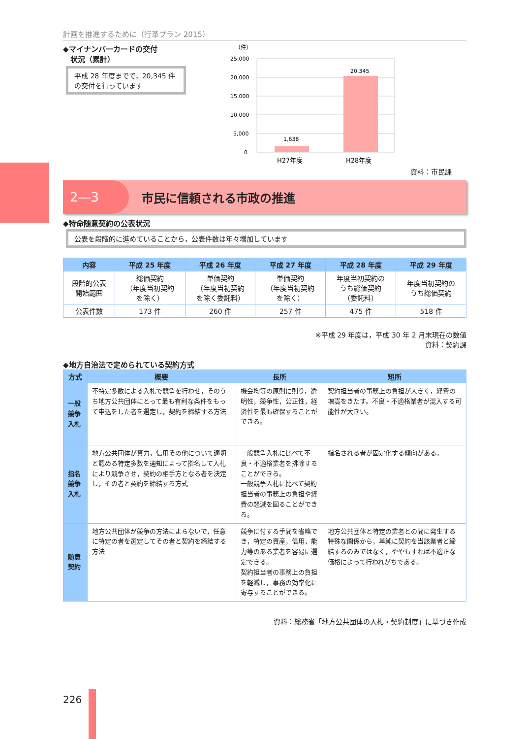計画を推進するために（行革プラン 2015）
◆マイナンバーカードの交付
　状況（累計）
平成 28 年度までで，20,345 件の交付を行っています
（件）
25,000
20,000
15,000
10,000
5,000
0
1,638
20,345
H27年度
H28年度
資料：市民課
2―3
市民に信頼される市政の推進
◆特命随意契約の公表状況
公表を段階的に進めていることから，公表件数は年々増加しています
| 内容 | 平成 25 年度 | 平成 26 年度 | 平成 27 年度 | 平成 28 年度 | 平成 29 年度 |
| --- | --- | --- | --- | --- | --- |
| 段階的公表 開始範囲 | 総価契約 （年度当初契約 を除く） | 単価契約 （年度当初契約 を除く委託料） | 単価契約 （年度当初契約 を除く） | 年度当初契約の うち総価契約 （委託料） | 年度当初契約の うち総価契約 |
| 公表件数 | 173 件 | 260 件 | 257 件 | 475 件 | 518 件 |
※平成 29 年度は，平成 30 年 2 月末現在の数値
資料：契約課
◆地方自治法で定められている契約方式
| 方式 | 概要 | 長所 | 短所 |
| --- | --- | --- | --- |
| 一般競争入札 | 不特定多数による入札で競争を行わせ，そのうち地方公共団体にとって最も有利な条件をもって申込をした者を選定し，契約を締結する方法 | 機会均等の原則に則り，透明性，競争性，公正性，経済性を最も確保することができる。 | 契約担当者の事務上の負担が大きく，経費の増嵩をきたす。不良・不適格業者が混入する可能性が大きい。 |
| 指名競争入札 | 地方公共団体が資力，信用その他について適切と認める特定多数を通知によって指名して入札により競争させ，契約の相手方となる者を決定し，その者と契約を締結する方式 | 一般競争入札に比べて不良・不適格業者を排除することができる。 一般競争入札に比べて契約担当者の事務上の負担や経費の軽減を図ることができる。 | 指名される者が固定化する傾向がある。 |
| 随意契約 | 地方公共団体が競争の方法によらないで，任意に特定の者を選定してその者と契約を締結する方法 | 競争に付する手間を省略でき，特定の資産，信用，能力等のある業者を容易に選定できる。 契約担当者の事務上の負担を軽減し，事務の効率化に寄与することができる。 | 地方公共団体と特定の業者との間に発生する特殊な関係から，単純に契約を当該業者と締結するのみではなく，ややもすれば不適正な価格によって行われがちである。 |
資料：総務省「地方公共団体の入札・契約制度」に基づき作成
226